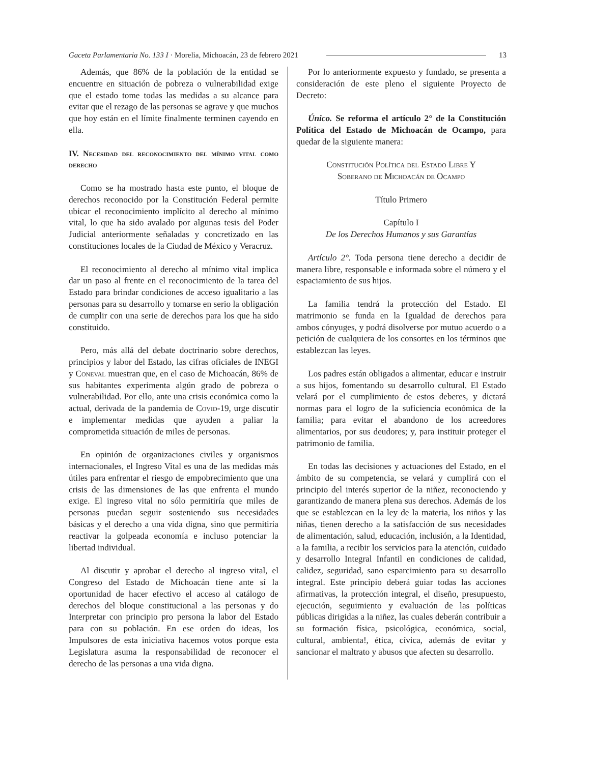Gaceta Parlamentaria No. 133 I · Morelia, Michoacán, 23 de febrero 2021 13
Además, que 86% de la población de la entidad se encuentre en situación de pobreza o vulnerabilidad exige que el estado tome todas las medidas a su alcance para evitar que el rezago de las personas se agrave y que muchos que hoy están en el límite finalmente terminen cayendo en ella.
IV. Necesidad del reconocimiento del mínimo vital como derecho
Como se ha mostrado hasta este punto, el bloque de derechos reconocido por la Constitución Federal permite ubicar el reconocimiento implícito al derecho al mínimo vital, lo que ha sido avalado por algunas tesis del Poder Judicial anteriormente señaladas y concretizado en las constituciones locales de la Ciudad de México y Veracruz.
El reconocimiento al derecho al mínimo vital implica dar un paso al frente en el reconocimiento de la tarea del Estado para brindar condiciones de acceso igualitario a las personas para su desarrollo y tomarse en serio la obligación de cumplir con una serie de derechos para los que ha sido constituido.
Pero, más allá del debate doctrinario sobre derechos, principios y labor del Estado, las cifras oficiales de INEGI y Coneval muestran que, en el caso de Michoacán, 86% de sus habitantes experimenta algún grado de pobreza o vulnerabilidad. Por ello, ante una crisis económica como la actual, derivada de la pandemia de Covid-19, urge discutir e implementar medidas que ayuden a paliar la comprometida situación de miles de personas.
En opinión de organizaciones civiles y organismos internacionales, el Ingreso Vital es una de las medidas más útiles para enfrentar el riesgo de empobrecimiento que una crisis de las dimensiones de las que enfrenta el mundo exige. El ingreso vital no sólo permitiría que miles de personas puedan seguir sosteniendo sus necesidades básicas y el derecho a una vida digna, sino que permitiría reactivar la golpeada economía e incluso potenciar la libertad individual.
Al discutir y aprobar el derecho al ingreso vital, el Congreso del Estado de Michoacán tiene ante sí la oportunidad de hacer efectivo el acceso al catálogo de derechos del bloque constitucional a las personas y do Interpretar con principio pro persona la labor del Estado para con su población. En ese orden do ideas, los Impulsores de esta iniciativa hacemos votos porque esta Legislatura asuma la responsabilidad de reconocer el derecho de las personas a una vida digna.
Por lo anteriormente expuesto y fundado, se presenta a consideración de este pleno el siguiente Proyecto de Decreto:
Único. Se reforma el artículo 2° de la Constitución Política del Estado de Michoacán de Ocampo, para quedar de la siguiente manera:
Constitución Política del Estado Libre Y
Soberano de Michoacán de Ocampo
Título Primero
Capítulo I
De los Derechos Humanos y sus Garantías
Artículo 2°. Toda persona tiene derecho a decidir de manera libre, responsable e informada sobre el número y el espaciamiento de sus hijos.
La familia tendrá la protección del Estado. El matrimonio se funda en la Igualdad de derechos para ambos cónyuges, y podrá disolverse por mutuo acuerdo o a petición de cualquiera de los consortes en los términos que establezcan las leyes.
Los padres están obligados a alimentar, educar e instruir a sus hijos, fomentando su desarrollo cultural. El Estado velará por el cumplimiento de estos deberes, y dictará normas para el logro de la suficiencia económica de la familia; para evitar el abandono de los acreedores alimentarios, por sus deudores; y, para instituir proteger el patrimonio de familia.
En todas las decisiones y actuaciones del Estado, en el ámbito de su competencia, se velará y cumplirá con el principio del interés superior de la niñez, reconociendo y garantizando de manera plena sus derechos. Además de los que se establezcan en la ley de la materia, los niños y las niñas, tienen derecho a la satisfacción de sus necesidades de alimentación, salud, educación, inclusión, a la Identidad, a la familia, a recibir los servicios para la atención, cuidado y desarrollo Integral Infantil en condiciones de calidad, calidez, seguridad, sano esparcimiento para su desarrollo integral. Este principio deberá guiar todas las acciones afirmativas, la protección integral, el diseño, presupuesto, ejecución, seguimiento y evaluación de las políticas públicas dirigidas a la niñez, las cuales deberán contribuir a su formación física, psicológica, económica, social, cultural, ambienta!, ética, cívica, además de evitar y sancionar el maltrato y abusos que afecten su desarrollo.